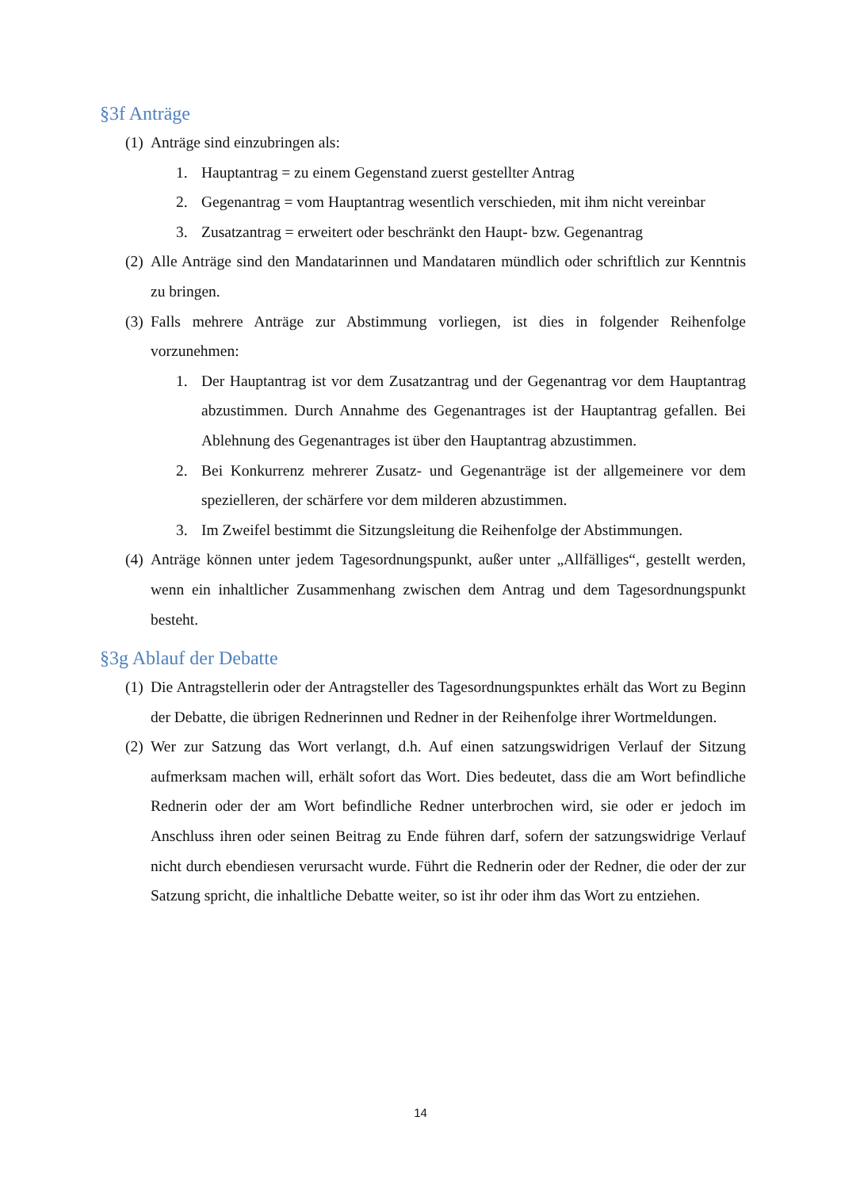§3f Anträge
(1) Anträge sind einzubringen als:
1. Hauptantrag = zu einem Gegenstand zuerst gestellter Antrag
2. Gegenantrag = vom Hauptantrag wesentlich verschieden, mit ihm nicht vereinbar
3. Zusatzantrag = erweitert oder beschränkt den Haupt- bzw. Gegenantrag
(2) Alle Anträge sind den Mandatarinnen und Mandataren mündlich oder schriftlich zur Kenntnis zu bringen.
(3) Falls mehrere Anträge zur Abstimmung vorliegen, ist dies in folgender Reihenfolge vorzunehmen:
1. Der Hauptantrag ist vor dem Zusatzantrag und der Gegenantrag vor dem Hauptantrag abzustimmen. Durch Annahme des Gegenantrages ist der Hauptantrag gefallen. Bei Ablehnung des Gegenantrages ist über den Hauptantrag abzustimmen.
2. Bei Konkurrenz mehrerer Zusatz- und Gegenanträge ist der allgemeinere vor dem spezielleren, der schärfere vor dem milderen abzustimmen.
3. Im Zweifel bestimmt die Sitzungsleitung die Reihenfolge der Abstimmungen.
(4) Anträge können unter jedem Tagesordnungspunkt, außer unter „Allfälliges“, gestellt werden, wenn ein inhaltlicher Zusammenhang zwischen dem Antrag und dem Tagesordnungspunkt besteht.
§3g Ablauf der Debatte
(1) Die Antragstellerin oder der Antragsteller des Tagesordnungspunktes erhält das Wort zu Beginn der Debatte, die übrigen Rednerinnen und Redner in der Reihenfolge ihrer Wortmeldungen.
(2) Wer zur Satzung das Wort verlangt, d.h. Auf einen satzungswidrigen Verlauf der Sitzung aufmerksam machen will, erhält sofort das Wort. Dies bedeutet, dass die am Wort befindliche Rednerin oder der am Wort befindliche Redner unterbrochen wird, sie oder er jedoch im Anschluss ihren oder seinen Beitrag zu Ende führen darf, sofern der satzungswidrige Verlauf nicht durch ebendiesen verursacht wurde. Führt die Rednerin oder der Redner, die oder der zur Satzung spricht, die inhaltliche Debatte weiter, so ist ihr oder ihm das Wort zu entziehen.
14